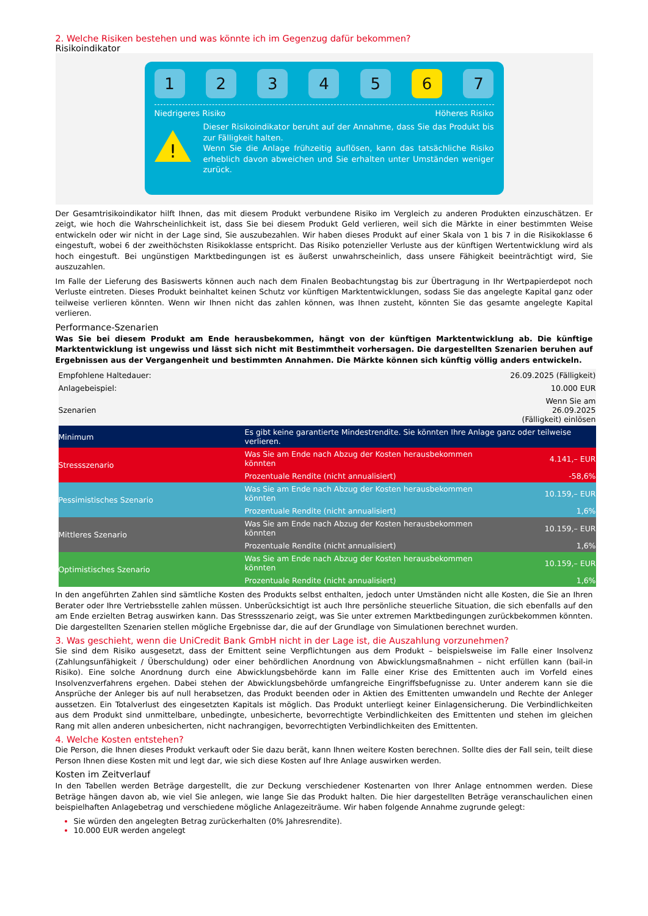2. Welche Risiken bestehen und was könnte ich im Gegenzug dafür bekommen?
Risikoindikator
1 2 3 4 5 6 7
Niedrigeres Risiko Höheres Risiko
!
Dieser Risikoindikator beruht auf der Annahme, dass Sie das Produkt bis zur Fälligkeit halten.
Wenn Sie die Anlage frühzeitig auflösen, kann das tatsächliche Risiko erheblich davon abweichen und Sie erhalten unter Umständen weniger zurück.
Der Gesamtrisikoindikator hilft Ihnen, das mit diesem Produkt verbundene Risiko im Vergleich zu anderen Produkten einzuschätzen. Er zeigt, wie hoch die Wahrscheinlichkeit ist, dass Sie bei diesem Produkt Geld verlieren, weil sich die Märkte in einer bestimmten Weise entwickeln oder wir nicht in der Lage sind, Sie auszubezahlen. Wir haben dieses Produkt auf einer Skala von 1 bis 7 in die Risikoklasse 6 eingestuft, wobei 6 der zweithöchsten Risikoklasse entspricht. Das Risiko potenzieller Verluste aus der künftigen Wertentwicklung wird als hoch eingestuft. Bei ungünstigen Marktbedingungen ist es äußerst unwahrscheinlich, dass unsere Fähigkeit beeinträchtigt wird, Sie auszuzahlen.
Im Falle der Lieferung des Basiswerts können auch nach dem Finalen Beobachtungstag bis zur Übertragung in Ihr Wertpapierdepot noch Verluste eintreten. Dieses Produkt beinhaltet keinen Schutz vor künftigen Marktentwicklungen, sodass Sie das angelegte Kapital ganz oder teilweise verlieren könnten. Wenn wir Ihnen nicht das zahlen können, was Ihnen zusteht, könnten Sie das gesamte angelegte Kapital verlieren.
Performance-Szenarien
Was Sie bei diesem Produkt am Ende herausbekommen, hängt von der künftigen Marktentwicklung ab. Die künftige Marktentwicklung ist ungewiss und lässt sich nicht mit Bestimmtheit vorhersagen. Die dargestellten Szenarien beruhen auf Ergebnissen aus der Vergangenheit und bestimmten Annahmen. Die Märkte können sich künftig völlig anders entwickeln.
| Empfohlene Haltedauer: | | 26.09.2025 (Fälligkeit) |
| Anlagebeispiel: | | 10.000 EUR |
| Szenarien | | Wenn Sie am 26.09.2025 (Fälligkeit) einlösen |
| Minimum | Es gibt keine garantierte Mindestrendite. Sie könnten Ihre Anlage ganz oder teilweise verlieren. | |
| Stressszenario | Was Sie am Ende nach Abzug der Kosten herausbekommen könnten | 4.141,– EUR |
| | Prozentuale Rendite (nicht annualisiert) | -58,6% |
| Pessimistisches Szenario | Was Sie am Ende nach Abzug der Kosten herausbekommen könnten | 10.159,– EUR |
| | Prozentuale Rendite (nicht annualisiert) | 1,6% |
| Mittleres Szenario | Was Sie am Ende nach Abzug der Kosten herausbekommen könnten | 10.159,– EUR |
| | Prozentuale Rendite (nicht annualisiert) | 1,6% |
| Optimistisches Szenario | Was Sie am Ende nach Abzug der Kosten herausbekommen könnten | 10.159,– EUR |
| | Prozentuale Rendite (nicht annualisiert) | 1,6% |
In den angeführten Zahlen sind sämtliche Kosten des Produkts selbst enthalten, jedoch unter Umständen nicht alle Kosten, die Sie an Ihren Berater oder Ihre Vertriebsstelle zahlen müssen. Unberücksichtigt ist auch Ihre persönliche steuerliche Situation, die sich ebenfalls auf den am Ende erzielten Betrag auswirken kann. Das Stressszenario zeigt, was Sie unter extremen Marktbedingungen zurückbekommen könnten. Die dargestellten Szenarien stellen mögliche Ergebnisse dar, die auf der Grundlage von Simulationen berechnet wurden.
3. Was geschieht, wenn die UniCredit Bank GmbH nicht in der Lage ist, die Auszahlung vorzunehmen?
Sie sind dem Risiko ausgesetzt, dass der Emittent seine Verpflichtungen aus dem Produkt – beispielsweise im Falle einer Insolvenz (Zahlungsunfähigkeit / Überschuldung) oder einer behördlichen Anordnung von Abwicklungsmaßnahmen – nicht erfüllen kann (bail-in Risiko). Eine solche Anordnung durch eine Abwicklungsbehörde kann im Falle einer Krise des Emittenten auch im Vorfeld eines Insolvenzverfahrens ergehen. Dabei stehen der Abwicklungsbehörde umfangreiche Eingriffsbefugnisse zu. Unter anderem kann sie die Ansprüche der Anleger bis auf null herabsetzen, das Produkt beenden oder in Aktien des Emittenten umwandeln und Rechte der Anleger aussetzen. Ein Totalverlust des eingesetzten Kapitals ist möglich. Das Produkt unterliegt keiner Einlagensicherung. Die Verbindlichkeiten aus dem Produkt sind unmittelbare, unbedingte, unbesicherte, bevorrechtigte Verbindlichkeiten des Emittenten und stehen im gleichen Rang mit allen anderen unbesicherten, nicht nachrangigen, bevorrechtigten Verbindlichkeiten des Emittenten.
4. Welche Kosten entstehen?
Die Person, die Ihnen dieses Produkt verkauft oder Sie dazu berät, kann Ihnen weitere Kosten berechnen. Sollte dies der Fall sein, teilt diese Person Ihnen diese Kosten mit und legt dar, wie sich diese Kosten auf Ihre Anlage auswirken werden.
Kosten im Zeitverlauf
In den Tabellen werden Beträge dargestellt, die zur Deckung verschiedener Kostenarten von Ihrer Anlage entnommen werden. Diese Beträge hängen davon ab, wie viel Sie anlegen, wie lange Sie das Produkt halten. Die hier dargestellten Beträge veranschaulichen einen beispielhaften Anlagebetrag und verschiedene mögliche Anlagezeiträume. Wir haben folgende Annahme zugrunde gelegt:
Sie würden den angelegten Betrag zurückerhalten (0% Jahresrendite).
10.000 EUR werden angelegt